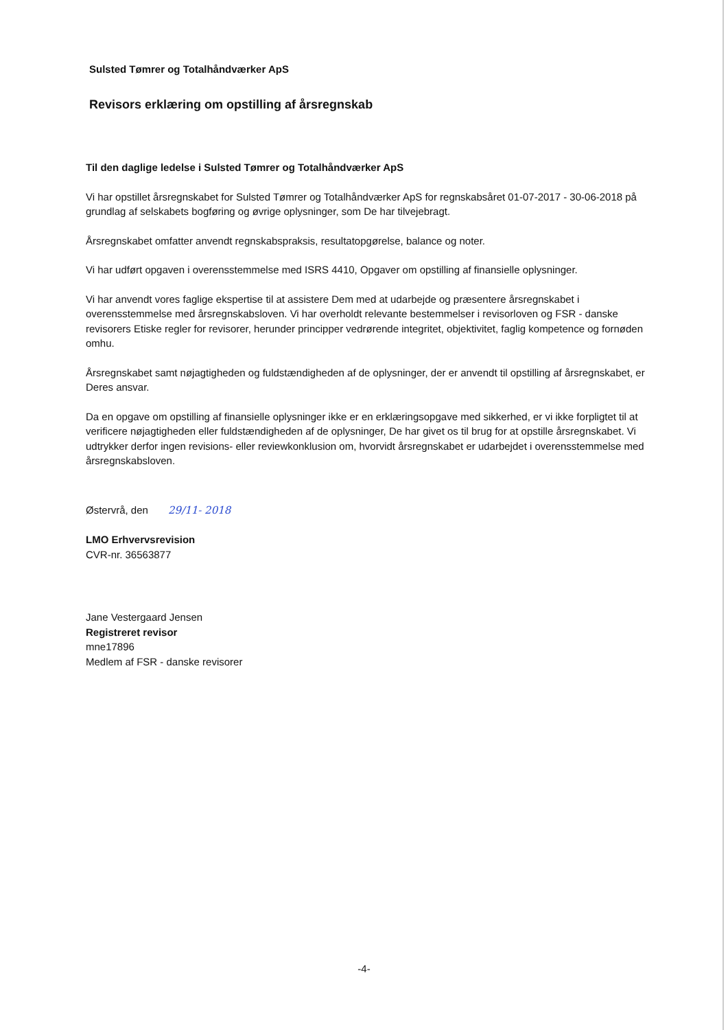Sulsted Tømrer og Totalhåndværker ApS
Revisors erklæring om opstilling af årsregnskab
Til den daglige ledelse i Sulsted Tømrer og Totalhåndværker ApS
Vi har opstillet årsregnskabet for Sulsted Tømrer og Totalhåndværker ApS for regnskabsåret 01-07-2017 - 30-06-2018 på grundlag af selskabets bogføring og øvrige oplysninger, som De har tilvejebragt.
Årsregnskabet omfatter anvendt regnskabspraksis, resultatopgørelse, balance og noter.
Vi har udført opgaven i overensstemmelse med ISRS 4410, Opgaver om opstilling af finansielle oplysninger.
Vi har anvendt vores faglige ekspertise til at assistere Dem med at udarbejde og præsentere årsregnskabet i overensstemmelse med årsregnskabsloven. Vi har overholdt relevante bestemmelser i revisorloven og FSR - danske revisorers Etiske regler for revisorer, herunder principper vedrørende integritet, objektivitet, faglig kompetence og fornøden omhu.
Årsregnskabet samt nøjagtigheden og fuldstændigheden af de oplysninger, der er anvendt til opstilling af årsregnskabet, er Deres ansvar.
Da en opgave om opstilling af finansielle oplysninger ikke er en erklæringsopgave med sikkerhed, er vi ikke forpligtet til at verificere nøjagtigheden eller fuldstændigheden af de oplysninger, De har givet os til brug for at opstille årsregnskabet. Vi udtrykker derfor ingen revisions- eller reviewkonklusion om, hvorvidt årsregnskabet er udarbejdet i overensstemmelse med årsregnskabsloven.
Østervrå, den 29/11- 2018
LMO Erhvervsrevision
CVR-nr. 36563877
Jane Vestergaard Jensen
Registreret revisor
mne17896
Medlem af FSR - danske revisorer
-4-